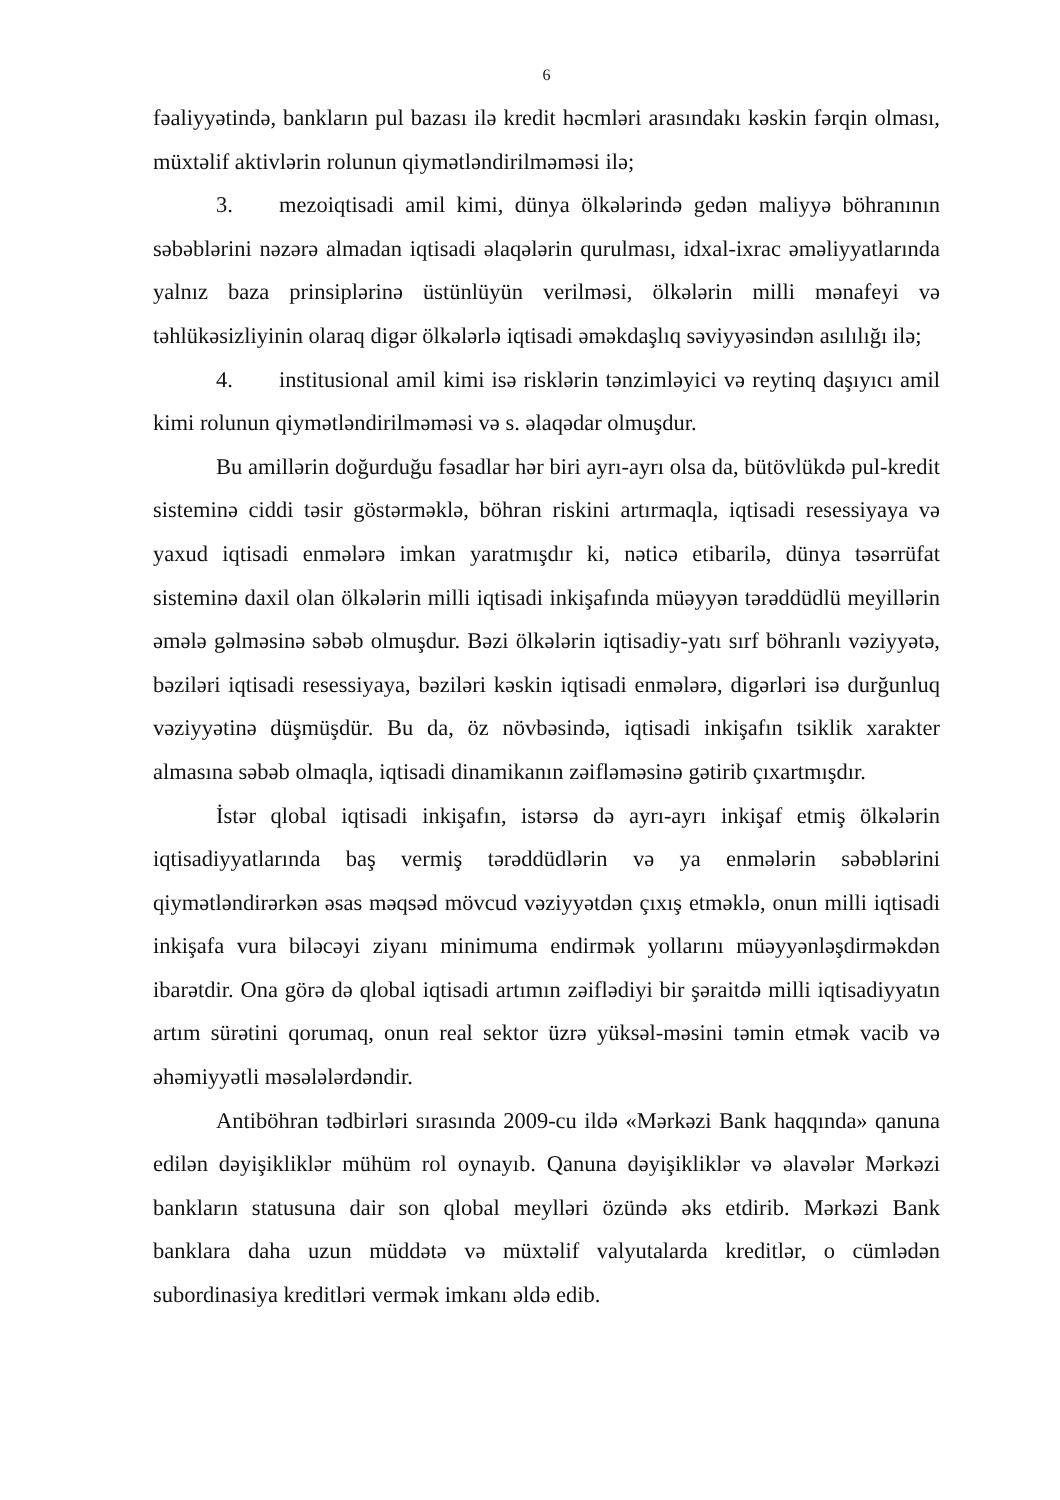6
fəaliyyətində, bankların pul bazası ilə kredit həcmləri arasındakı kəskin fərqin olması, müxtəlif aktivlərin rolunun qiymətləndirilməməsi ilə;
3. mezoiqtisadi amil kimi, dünya ölkələrində gedən maliyyə böhranının səbəblərini nəzərə almadan iqtisadi əlaqələrin qurulması, idxal-ixrac əməliyyatlarında yalnız baza prinsiplərinə üstünlüyün verilməsi, ölkələrin milli mənafeyi və təhlükəsizliyinin olaraq digər ölkələrlə iqtisadi əməkdaşlıq səviyyəsindən asılılığı ilə;
4. institusional amil kimi isə risklərin tənzimləyici və reytinq daşıyıcı amil kimi rolunun qiymətləndirilməməsi və s. əlaqədar olmuşdur.
Bu amillərin doğurduğu fəsadlar hər biri ayrı-ayrı olsa da, bütövlükdə pul-kredit sisteminə ciddi təsir göstərməklə, böhran riskini artırmaqla, iqtisadi resessiyaya və yaxud iqtisadi enmələrə imkan yaratmışdır ki, nəticə etibarilə, dünya təsərrüfat sisteminə daxil olan ölkələrin milli iqtisadi inkişafında müəyyən tərəddüdlü meyillərin əmələ gəlməsinə səbəb olmuşdur. Bəzi ölkələrin iqtisadiy-yatı sırf böhranlı vəziyyətə, bəziləri iqtisadi resessiyaya, bəziləri kəskin iqtisadi enmələrə, digərləri isə durğunluq vəziyyətinə düşmüşdür. Bu da, öz növbəsində, iqtisadi inkişafın tsiklik xarakter almasına səbəb olmaqla, iqtisadi dinamikanın zəifləməsinə gətirib çıxartmışdır.
İstər qlobal iqtisadi inkişafın, istərsə də ayrı-ayrı inkişaf etmiş ölkələrin iqtisadiyyatlarında baş vermiş tərəddüdlərin və ya enmələrin səbəblərini qiymətləndirərkən əsas məqsəd mövcud vəziyyətdən çıxış etməklə, onun milli iqtisadi inkişafa vura biləcəyi ziyanı minimuma endirmək yollarını müəyyənləşdirməkdən ibarətdir. Ona görə də qlobal iqtisadi artımın zəiflədiyi bir şəraitdə milli iqtisadiyyatın artım sürətini qorumaq, onun real sektor üzrə yüksəl-məsini təmin etmək vacib və əhəmiyyətli məsələlərdəndir.
Antiböhran tədbirləri sırasında 2009-cu ildə «Mərkəzi Bank haqqında» qanuna edilən dəyişikliklər mühüm rol oynayıb. Qanuna dəyişikliklər və əlavələr Mərkəzi bankların statusuna dair son qlobal meylləri özündə əks etdirib. Mərkəzi Bank banklara daha uzun müddətə və müxtəlif valyutalarda kreditlər, o cümlədən subordinasiya kreditləri vermək imkanı əldə edib.